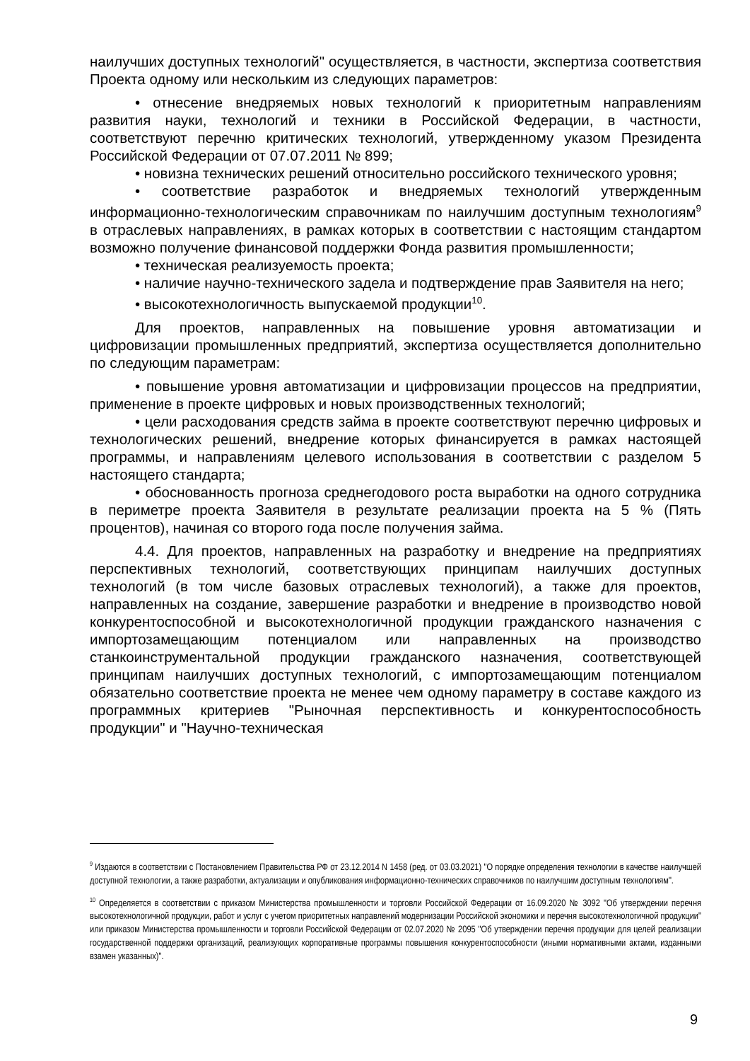наилучших доступных технологий" осуществляется, в частности, экспертиза соответствия Проекта одному или нескольким из следующих параметров:
• отнесение внедряемых новых технологий к приоритетным направлениям развития науки, технологий и техники в Российской Федерации, в частности, соответствуют перечню критических технологий, утвержденному указом Президента Российской Федерации от 07.07.2011 № 899;
• новизна технических решений относительно российского технического уровня;
• соответствие разработок и внедряемых технологий утвержденным информационно-технологическим справочникам по наилучшим доступным технологиям<sup>9</sup> в отраслевых направлениях, в рамках которых в соответствии с настоящим стандартом возможно получение финансовой поддержки Фонда развития промышленности;
• техническая реализуемость проекта;
• наличие научно-технического задела и подтверждение прав Заявителя на него;
• высокотехнологичность выпускаемой продукции<sup>10</sup>.
Для проектов, направленных на повышение уровня автоматизации и цифровизации промышленных предприятий, экспертиза осуществляется дополнительно по следующим параметрам:
• повышение уровня автоматизации и цифровизации процессов на предприятии, применение в проекте цифровых и новых производственных технологий;
• цели расходования средств займа в проекте соответствуют перечню цифровых и технологических решений, внедрение которых финансируется в рамках настоящей программы, и направлениям целевого использования в соответствии с разделом 5 настоящего стандарта;
• обоснованность прогноза среднегодового роста выработки на одного сотрудника в периметре проекта Заявителя в результате реализации проекта на 5 % (Пять процентов), начиная со второго года после получения займа.
4.4. Для проектов, направленных на разработку и внедрение на предприятиях перспективных технологий, соответствующих принципам наилучших доступных технологий (в том числе базовых отраслевых технологий), а также для проектов, направленных на создание, завершение разработки и внедрение в производство новой конкурентоспособной и высокотехнологичной продукции гражданского назначения с импортозамещающим потенциалом или направленных на производство станкоинструментальной продукции гражданского назначения, соответствующей принципам наилучших доступных технологий, с импортозамещающим потенциалом обязательно соответствие проекта не менее чем одному параметру в составе каждого из программных критериев "Рыночная перспективность и конкурентоспособность продукции" и "Научно-техническая
<sup>9</sup> Издаются в соответствии с Постановлением Правительства РФ от 23.12.2014 N 1458 (ред. от 03.03.2021) "О порядке определения технологии в качестве наилучшей доступной технологии, а также разработки, актуализации и опубликования информационно-технических справочников по наилучшим доступным технологиям".
<sup>10</sup> Определяется в соответствии с приказом Министерства промышленности и торговли Российской Федерации от 16.09.2020 № 3092 "Об утверждении перечня высокотехнологичной продукции, работ и услуг с учетом приоритетных направлений модернизации Российской экономики и перечня высокотехнологичной продукции" или приказом Министерства промышленности и торговли Российской Федерации от 02.07.2020 № 2095 "Об утверждении перечня продукции для целей реализации государственной поддержки организаций, реализующих корпоративные программы повышения конкурентоспособности (иными нормативными актами, изданными взамен указанных)".
9